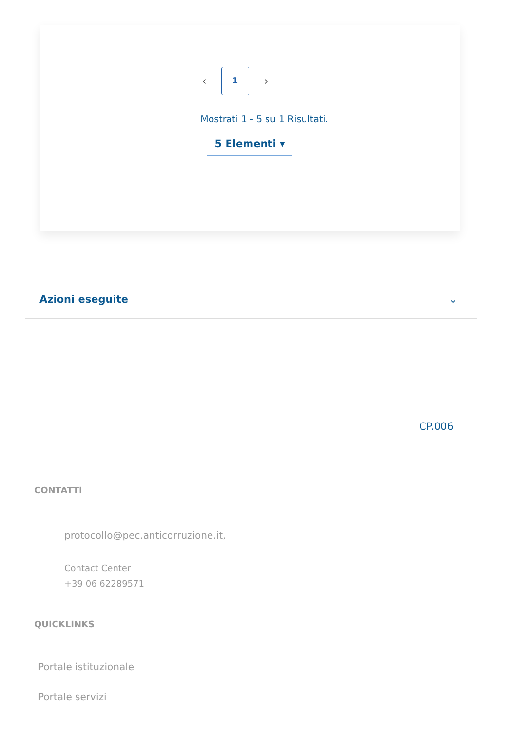‹
1
›
Mostrati 1 - 5 su 1 Risultati.
5 Elementi ▾
Azioni eseguite ⌄
CP.006
CONTATTI
protocollo@pec.anticorruzione.it,
Contact Center
+39 06 62289571
QUICKLINKS
Portale istituzionale
Portale servizi